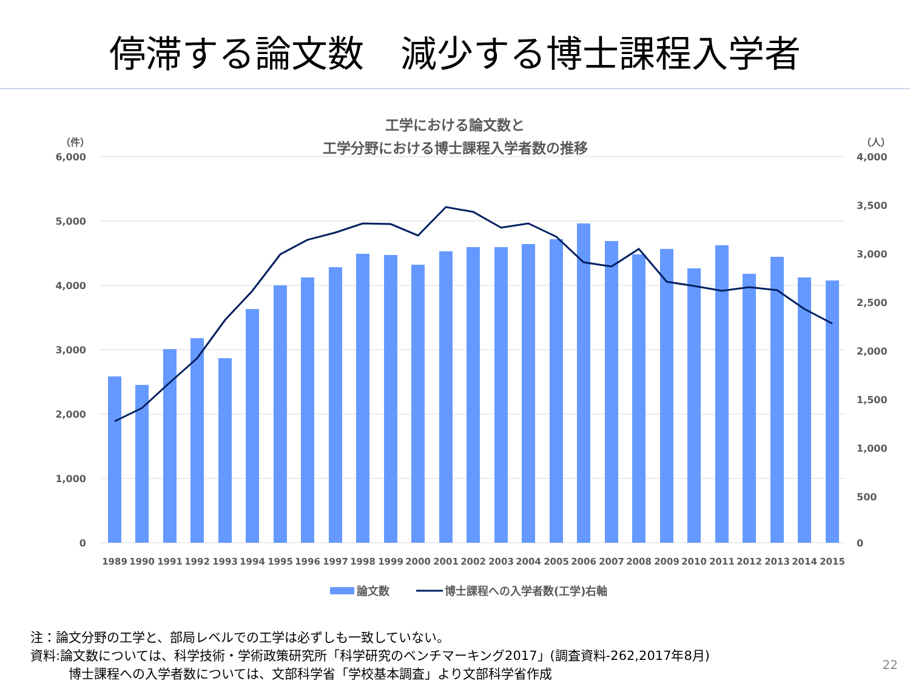停滞する論文数　減少する博士課程入学者
工学における論文数と
工学分野における博士課程入学者数の推移
（件）
（人）
6,000
5,000
4,000
3,000
2,000
1,000
0
4,000
3,500
3,000
2,500
2,000
1,500
1,000
500
0
1989
1990
1991
1992
1993
1994
1995
1996
1997
1998
1999
2000
2001
2002
2003
2004
2005
2006
2007
2008
2009
2010
2011
2012
2013
2014
2015
論文数
博士課程への入学者数(工学)右軸
注：論文分野の工学と、部局レベルでの工学は必ずしも一致していない。
資料:論文数については、科学技術・学術政策研究所「科学研究のベンチマーキング2017」(調査資料-262,2017年8月)
　　　博士課程への入学者数については、文部科学省「学校基本調査」より文部科学省作成
22